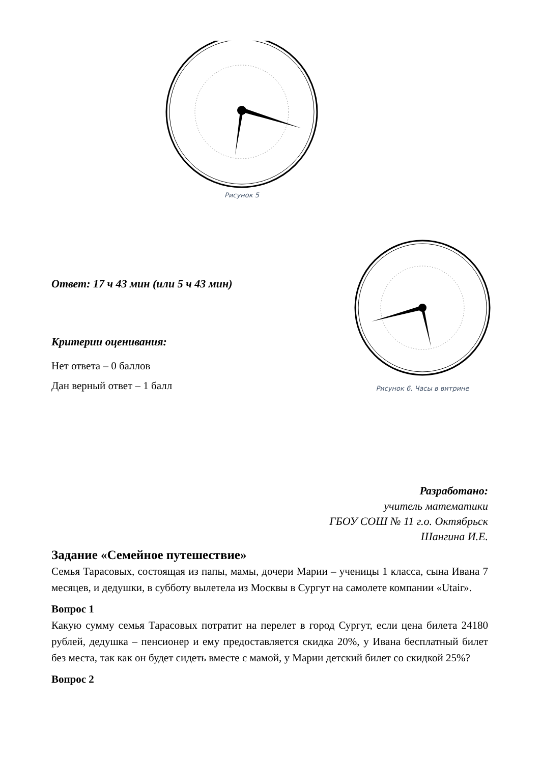Рисунок 5
Рисунок 6. Часы в витрине
Ответ: 17 ч 43 мин (или 5 ч 43 мин)
Критерии оценивания:
Нет ответа – 0 баллов
Дан верный ответ – 1 балл
Разработано:
учитель математики
ГБОУ СОШ № 11 г.о. Октябрьск
Шангина И.Е.
Задание «Семейное путешествие»
Семья Тарасовых, состоящая из папы, мамы, дочери Марии – ученицы 1 класса, сына Ивана 7 месяцев, и дедушки, в субботу вылетела из Москвы в Сургут на самолете компании «Utair».
Вопрос 1
Какую сумму семья Тарасовых потратит на перелет в город Сургут, если цена билета 24180 рублей, дедушка – пенсионер и ему предоставляется скидка 20%, у Ивана бесплатный билет без места, так как он будет сидеть вместе с мамой, у Марии детский билет со скидкой 25%?
Вопрос 2